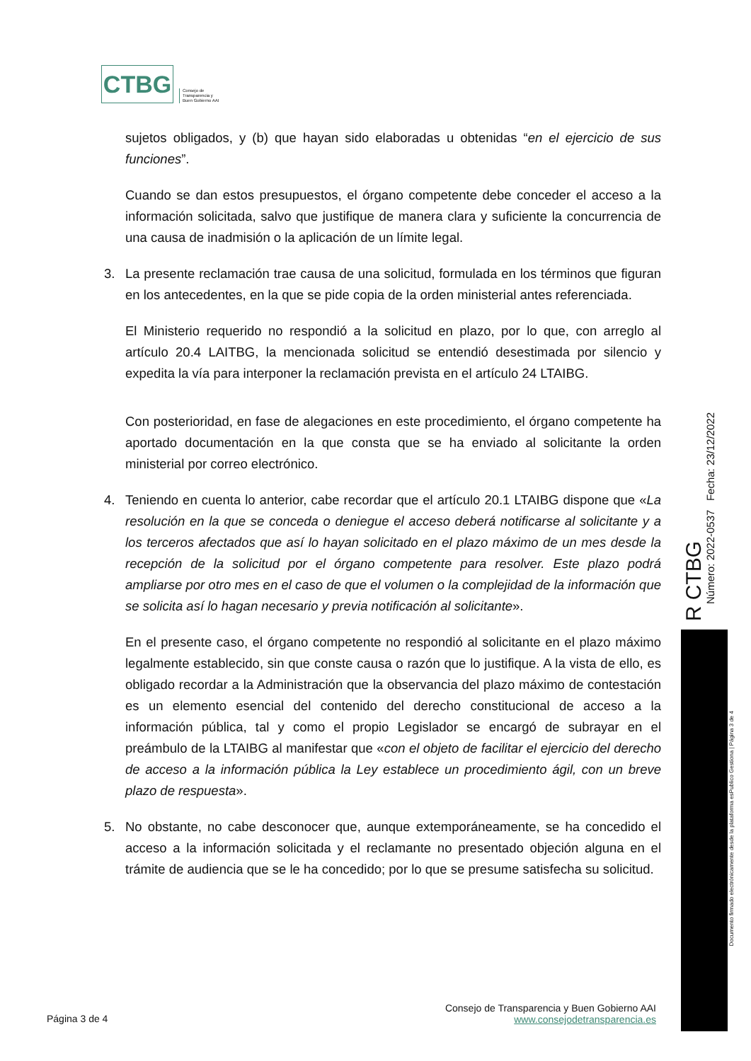CTBG
Consejo de
Transparencia y
Buen Gobierno AAI
sujetos obligados, y (b) que hayan sido elaboradas u obtenidas “en el ejercicio de sus funciones”.
Cuando se dan estos presupuestos, el órgano competente debe conceder el acceso a la información solicitada, salvo que justifique de manera clara y suficiente la concurrencia de una causa de inadmisión o la aplicación de un límite legal.
3. La presente reclamación trae causa de una solicitud, formulada en los términos que figuran en los antecedentes, en la que se pide copia de la orden ministerial antes referenciada.
El Ministerio requerido no respondió a la solicitud en plazo, por lo que, con arreglo al artículo 20.4 LAITBG, la mencionada solicitud se entendió desestimada por silencio y expedita la vía para interponer la reclamación prevista en el artículo 24 LTAIBG.
Con posterioridad, en fase de alegaciones en este procedimiento, el órgano competente ha aportado documentación en la que consta que se ha enviado al solicitante la orden ministerial por correo electrónico.
4. Teniendo en cuenta lo anterior, cabe recordar que el artículo 20.1 LTAIBG dispone que «La resolución en la que se conceda o deniegue el acceso deberá notificarse al solicitante y a los terceros afectados que así lo hayan solicitado en el plazo máximo de un mes desde la recepción de la solicitud por el órgano competente para resolver. Este plazo podrá ampliarse por otro mes en el caso de que el volumen o la complejidad de la información que se solicita así lo hagan necesario y previa notificación al solicitante».
En el presente caso, el órgano competente no respondió al solicitante en el plazo máximo legalmente establecido, sin que conste causa o razón que lo justifique. A la vista de ello, es obligado recordar a la Administración que la observancia del plazo máximo de contestación es un elemento esencial del contenido del derecho constitucional de acceso a la información pública, tal y como el propio Legislador se encargó de subrayar en el preámbulo de la LTAIBG al manifestar que «con el objeto de facilitar el ejercicio del derecho de acceso a la información pública la Ley establece un procedimiento ágil, con un breve plazo de respuesta».
5. No obstante, no cabe desconocer que, aunque extemporáneamente, se ha concedido el acceso a la información solicitada y el reclamante no presentado objeción alguna en el trámite de audiencia que se le ha concedido; por lo que se presume satisfecha su solicitud.
R CTBG
Número: 2022-0537 Fecha: 23/12/2022
Documento firmado electrónicamente desde la plataforma esPublico Gestiona | Página 3 de 4
Página 3 de 4
Consejo de Transparencia y Buen Gobierno AAI
www.consejodetransparencia.es